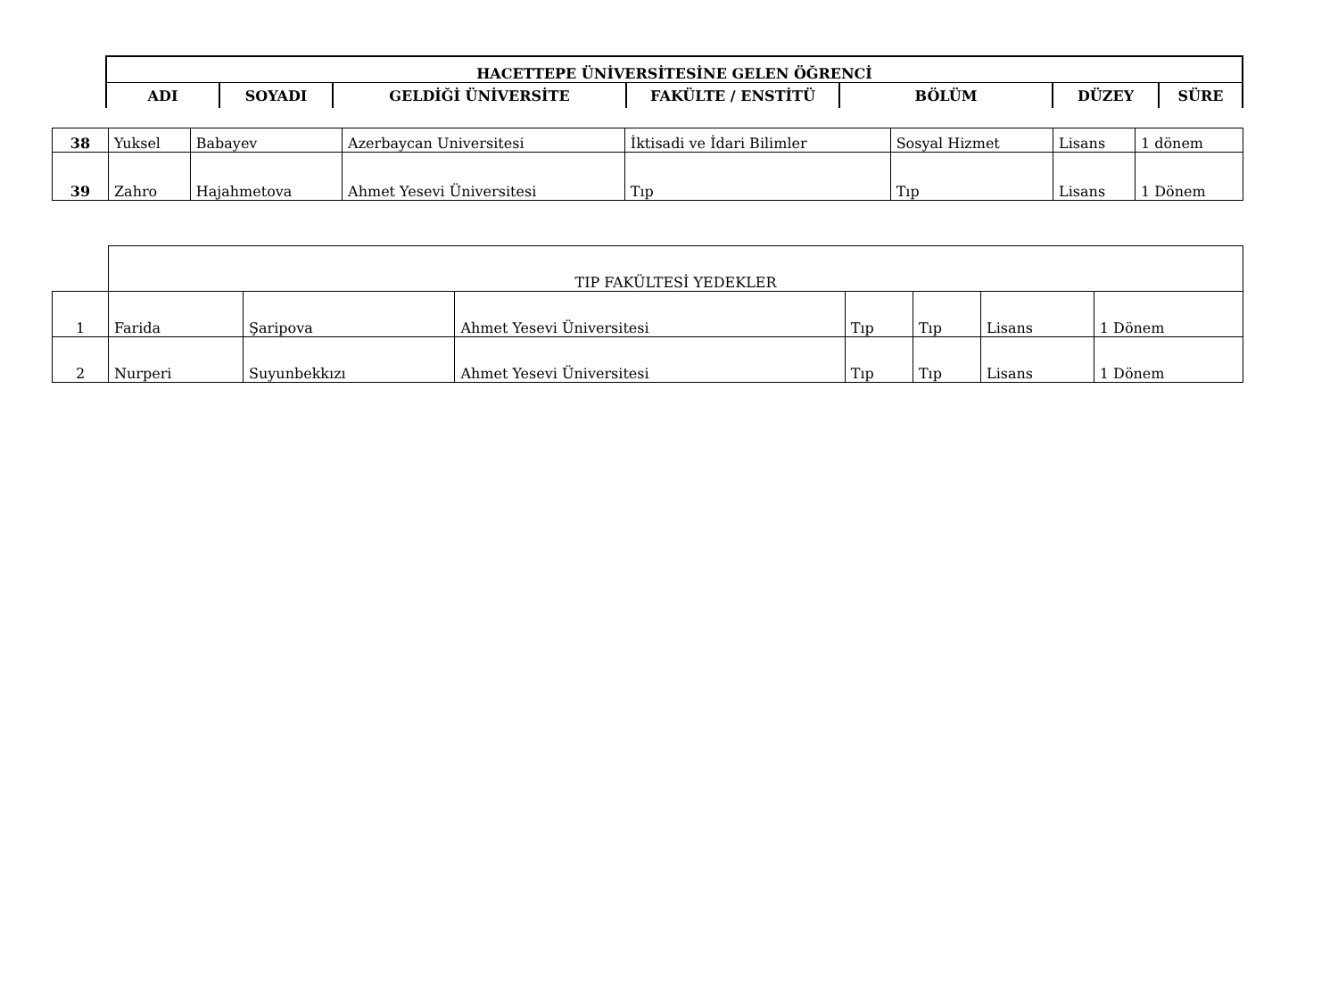| HACETTEPE ÜNİVERSİTESİNE GELEN ÖĞRENCİ | | | | | | |
| --- | --- | --- | --- | --- | --- | --- |
| ADI | SOYADI | GELDİĞİ ÜNİVERSİTE | FAKÜLTE / ENSTİTÜ | BÖLÜM | DÜZEY | SÜRE |
| 38 | Yuksel | Babayev | Azerbaycan Universitesi | İktisadi ve İdari Bilimler | Sosyal Hizmet | Lisans | 1 dönem |
| 39 | Zahro | Hajahmetova | Ahmet Yesevi Üniversitesi | Tıp | Tıp | Lisans | 1 Dönem |
| | TIP FAKÜLTESİ YEDEKLER | | | | | | |
| 1 | Farida | Şaripova | Ahmet Yesevi Üniversitesi | Tıp | Tıp | Lisans | 1 Dönem |
| 2 | Nurperi | Suyunbekkızı | Ahmet Yesevi Üniversitesi | Tıp | Tıp | Lisans | 1 Dönem |